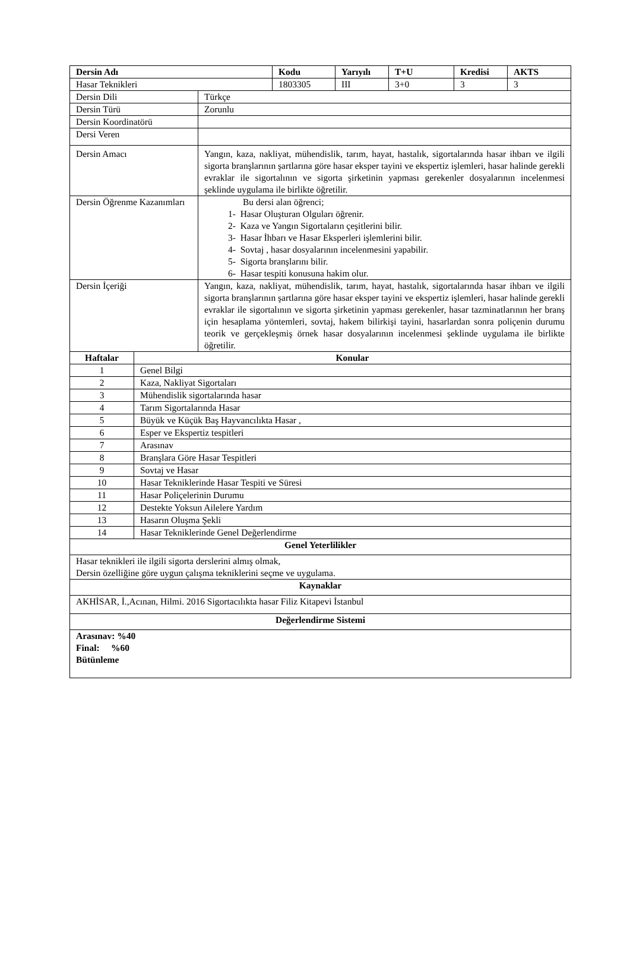| Dersin Adı | | | Kodu | Yarıyılı | T+U | Kredisi | AKTS |
| --- | --- | --- | --- | --- | --- | --- | --- |
| Hasar Teknikleri | | | 1803305 | III | 3+0 | 3 | 3 |
| Dersin Dili | | Türkçe | | | | | |
| Dersin Türü | | Zorunlu | | | | | |
| Dersin Koordinatörü | | | | | | | |
| Dersi Veren | | | | | | | |
| Dersin Amacı | | Yangın, kaza, nakliyat, mühendislik, tarım, hayat, hastalık, sigortalarında hasar ihbarı ve ilgili sigorta branşlarının şartlarına göre hasar eksper tayini ve ekspertiz işlemleri, hasar halinde gerekli evraklar ile sigortalının ve sigorta şirketinin yapması gerekenler dosyalarının incelenmesi şeklinde uygulama ile birlikte öğretilir. | | | | | |
| Dersin Öğrenme Kazanımları | | Bu dersi alan öğrenci; 1- Hasar Oluşturan Olguları öğrenir. 2- Kaza ve Yangın Sigortaların çeşitlerini bilir. 3- Hasar İhbarı ve Hasar Eksperleri işlemlerini bilir. 4- Sovtaj , hasar dosyalarının incelenmesini yapabilir. 5- Sigorta branşlarını bilir. 6- Hasar tespiti konusuna hakim olur. | | | | | |
| Dersin İçeriği | | Yangın, kaza, nakliyat, mühendislik, tarım, hayat, hastalık, sigortalarında hasar ihbarı ve ilgili sigorta branşlarının şartlarına göre hasar eksper tayini ve ekspertiz işlemleri, hasar halinde gerekli evraklar ile sigortalının ve sigorta şirketinin yapması gerekenler, hasar tazminatlarının her branş için hesaplama yöntemleri, sovtaj, hakem bilirkişi tayini, hasarlardan sonra poliçenin durumu teorik ve gerçekleşmiş örnek hasar dosyalarının incelenmesi şeklinde uygulama ile birlikte öğretilir. | | | | | |
| Haftalar | Konular | | | | | | |
| 1 | Genel Bilgi | | | | | | |
| 2 | Kaza, Nakliyat Sigortaları | | | | | | |
| 3 | Mühendislik sigortalarında hasar | | | | | | |
| 4 | Tarım Sigortalarında Hasar | | | | | | |
| 5 | Büyük ve Küçük Baş Hayvancılıkta Hasar , | | | | | | |
| 6 | Esper ve Ekspertiz tespitleri | | | | | | |
| 7 | Arasınav | | | | | | |
| 8 | Branşlara Göre Hasar Tespitleri | | | | | | |
| 9 | Sovtaj ve Hasar | | | | | | |
| 10 | Hasar Tekniklerinde Hasar Tespiti ve Süresi | | | | | | |
| 11 | Hasar Poliçelerinin Durumu | | | | | | |
| 12 | Destekte Yoksun Ailelere Yardım | | | | | | |
| 13 | Hasarın Oluşma Şekli | | | | | | |
| 14 | Hasar Tekniklerinde Genel Değerlendirme | | | | | | |
| Genel Yeterlilikler | | | | | | | |
| Hasar teknikleri ile ilgili sigorta derslerini almış olmak, Dersin özelliğine göre uygun çalışma tekniklerini seçme ve uygulama. | | | | | | | |
| Kaynaklar | | | | | | | |
| AKHİSAR, İ.,Acınan, Hilmi. 2016 Sigortacılıkta hasar Filiz Kitapevi İstanbul | | | | | | | |
| Değerlendirme Sistemi | | | | | | | |
| Arasınav: %40 Final: %60 Bütünleme | | | | | | | |